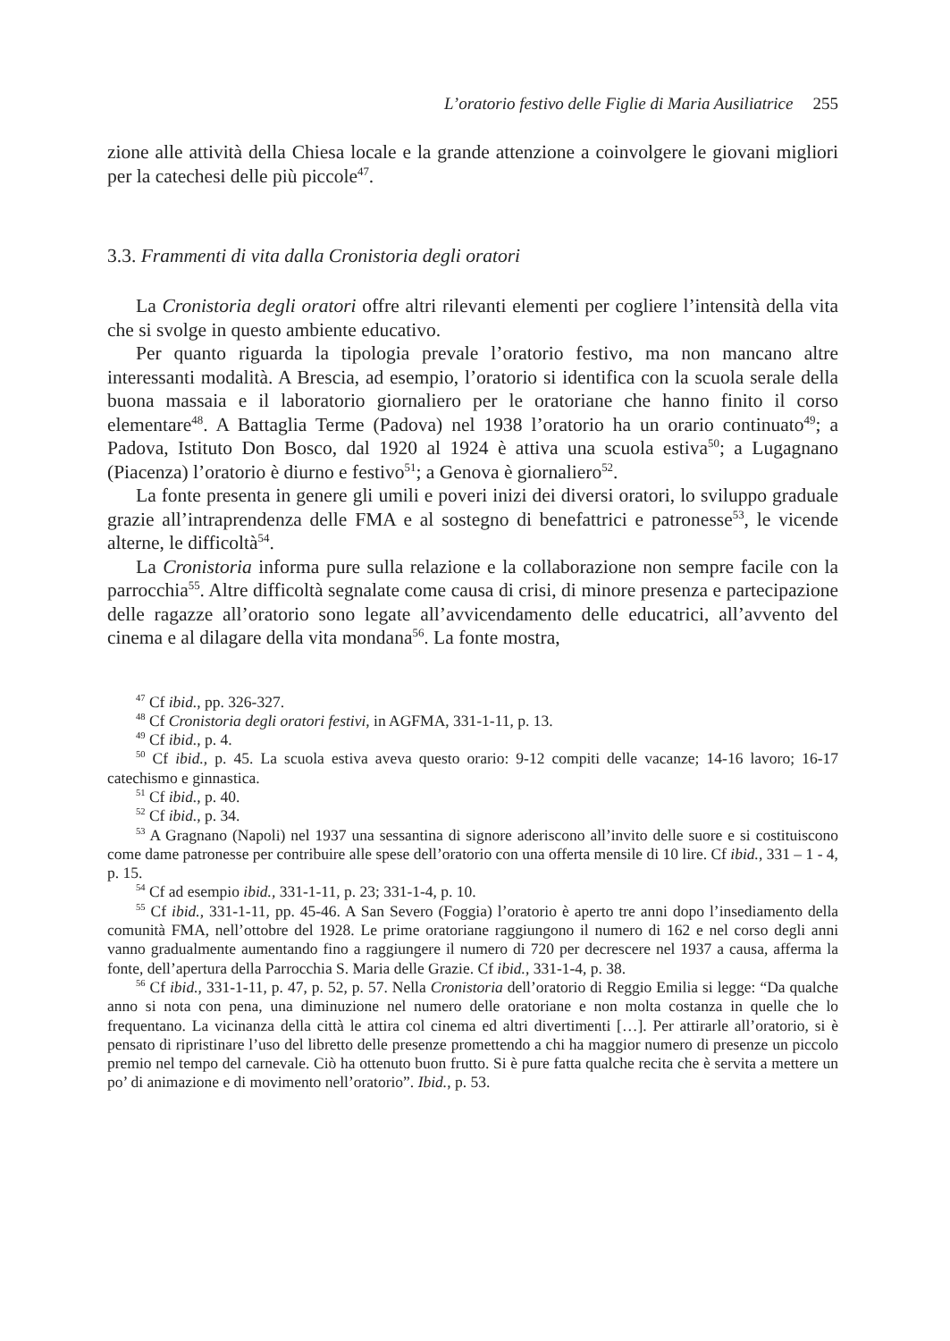L’oratorio festivo delle Figlie di Maria Ausiliatrice 255
zione alle attività della Chiesa locale e la grande attenzione a coinvolgere le giovani migliori per la catechesi delle più piccole<sup>47</sup>.
3.3. Frammenti di vita dalla Cronistoria degli oratori
La Cronistoria degli oratori offre altri rilevanti elementi per cogliere l’intensità della vita che si svolge in questo ambiente educativo.
Per quanto riguarda la tipologia prevale l’oratorio festivo, ma non mancano altre interessanti modalità. A Brescia, ad esempio, l’oratorio si identifica con la scuola serale della buona massaia e il laboratorio giornaliero per le oratoriane che hanno finito il corso elementare<sup>48</sup>. A Battaglia Terme (Padova) nel 1938 l’oratorio ha un orario continuato<sup>49</sup>; a Padova, Istituto Don Bosco, dal 1920 al 1924 è attiva una scuola estiva<sup>50</sup>; a Lugagnano (Piacenza) l’oratorio è diurno e festivo<sup>51</sup>; a Genova è giornaliero<sup>52</sup>.
La fonte presenta in genere gli umili e poveri inizi dei diversi oratori, lo sviluppo graduale grazie all’intraprendenza delle FMA e al sostegno di benefattrici e patronesse<sup>53</sup>, le vicende alterne, le difficoltà<sup>54</sup>.
La Cronistoria informa pure sulla relazione e la collaborazione non sempre facile con la parrocchia<sup>55</sup>. Altre difficoltà segnalate come causa di crisi, di minore presenza e partecipazione delle ragazze all’oratorio sono legate all’avvicendamento delle educatrici, all’avvento del cinema e al dilagare della vita mondana<sup>56</sup>. La fonte mostra,
<sup>47</sup> Cf ibid., pp. 326-327.
<sup>48</sup> Cf Cronistoria degli oratori festivi, in AGFMA, 331-1-11, p. 13.
<sup>49</sup> Cf ibid., p. 4.
<sup>50</sup> Cf ibid., p. 45. La scuola estiva aveva questo orario: 9-12 compiti delle vacanze; 14-16 lavoro; 16-17 catechismo e ginnastica.
<sup>51</sup> Cf ibid., p. 40.
<sup>52</sup> Cf ibid., p. 34.
<sup>53</sup> A Gragnano (Napoli) nel 1937 una sessantina di signore aderiscono all’invito delle suore e si costituiscono come dame patronesse per contribuire alle spese dell’oratorio con una offerta mensile di 10 lire. Cf ibid., 331 – 1 - 4, p. 15.
<sup>54</sup> Cf ad esempio ibid., 331-1-11, p. 23; 331-1-4, p. 10.
<sup>55</sup> Cf ibid., 331-1-11, pp. 45-46. A San Severo (Foggia) l’oratorio è aperto tre anni dopo l’insediamento della comunità FMA, nell’ottobre del 1928. Le prime oratoriane raggiungono il numero di 162 e nel corso degli anni vanno gradualmente aumentando fino a raggiungere il numero di 720 per decrescere nel 1937 a causa, afferma la fonte, dell’apertura della Parrocchia S. Maria delle Grazie. Cf ibid., 331-1-4, p. 38.
<sup>56</sup> Cf ibid., 331-1-11, p. 47, p. 52, p. 57. Nella Cronistoria dell’oratorio di Reggio Emilia si legge: “Da qualche anno si nota con pena, una diminuzione nel numero delle oratoriane e non molta costanza in quelle che lo frequentano. La vicinanza della città le attira col cinema ed altri divertimenti […]. Per attirarle all’oratorio, si è pensato di ripristinare l’uso del libretto delle presenze promettendo a chi ha maggior numero di presenze un piccolo premio nel tempo del carnevale. Ciò ha ottenuto buon frutto. Si è pure fatta qualche recita che è servita a mettere un po’ di animazione e di movimento nell’oratorio”. Ibid., p. 53.